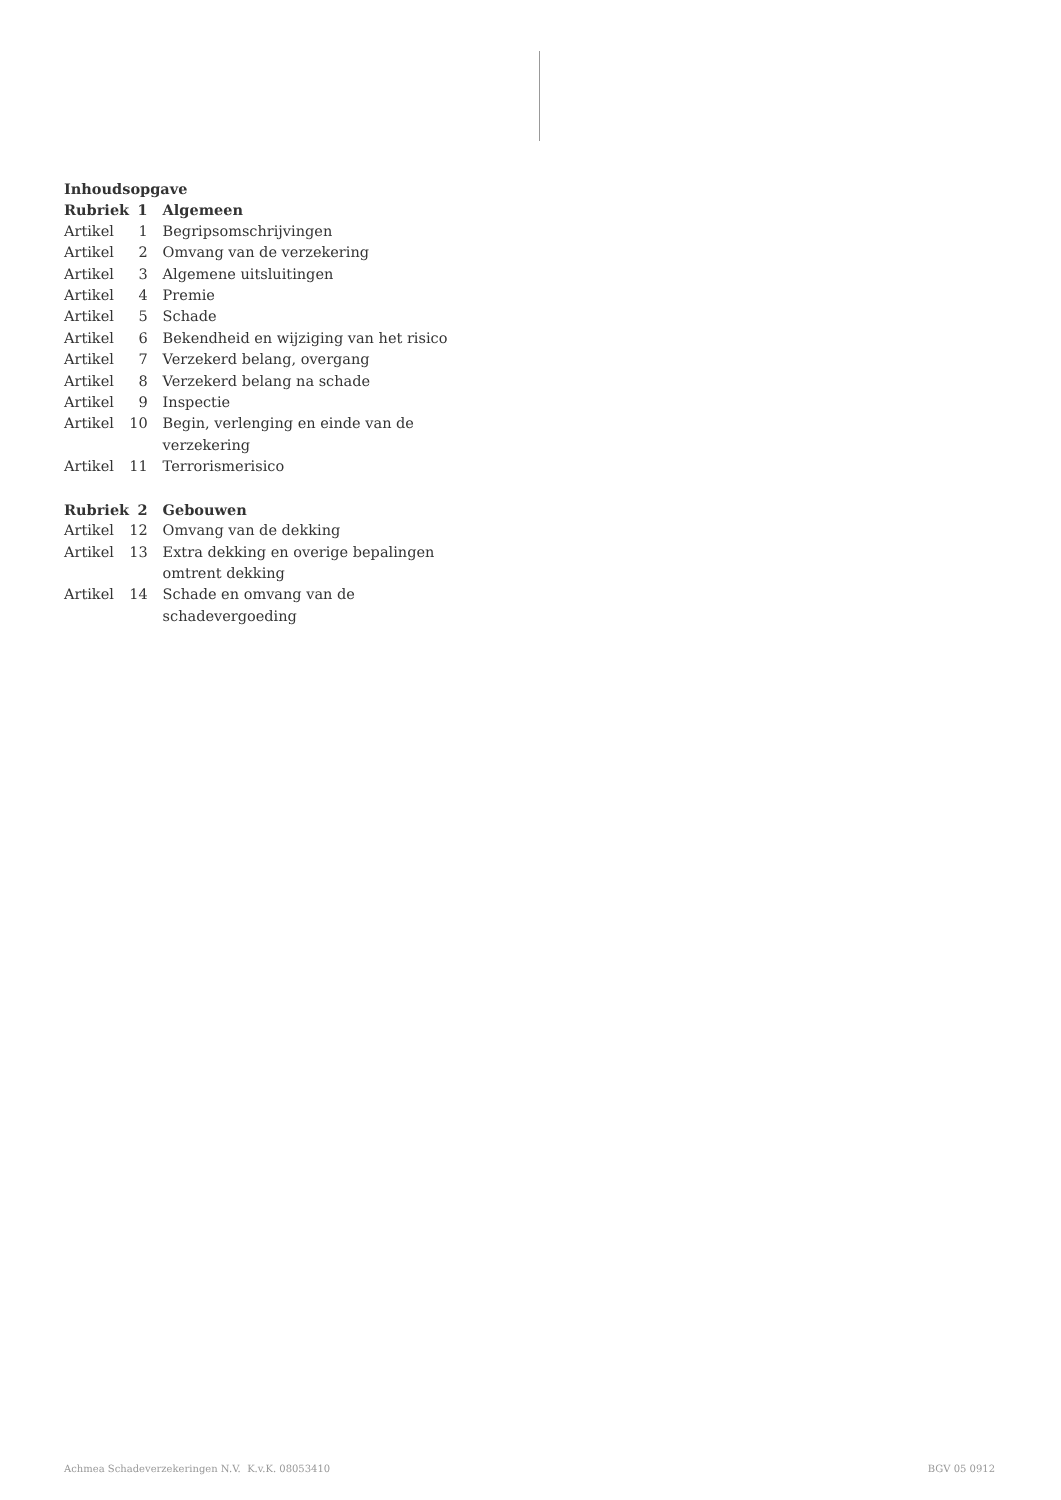Inhoudsopgave
| Rubriek | 1 | Algemeen |
| Artikel | 1 | Begripsomschrijvingen |
| Artikel | 2 | Omvang van de verzekering |
| Artikel | 3 | Algemene uitsluitingen |
| Artikel | 4 | Premie |
| Artikel | 5 | Schade |
| Artikel | 6 | Bekendheid en wijziging van het risico |
| Artikel | 7 | Verzekerd belang, overgang |
| Artikel | 8 | Verzekerd belang na schade |
| Artikel | 9 | Inspectie |
| Artikel | 10 | Begin, verlenging en einde van de verzekering |
| Artikel | 11 | Terrorismerisico |
| Rubriek | 2 | Gebouwen |
| Artikel | 12 | Omvang van de dekking |
| Artikel | 13 | Extra dekking en overige bepalingen omtrent dekking |
| Artikel | 14 | Schade en omvang van de schadevergoeding |
Achmea Schadeverzekeringen N.V. K.v.K. 08053410 BGV 05 0912